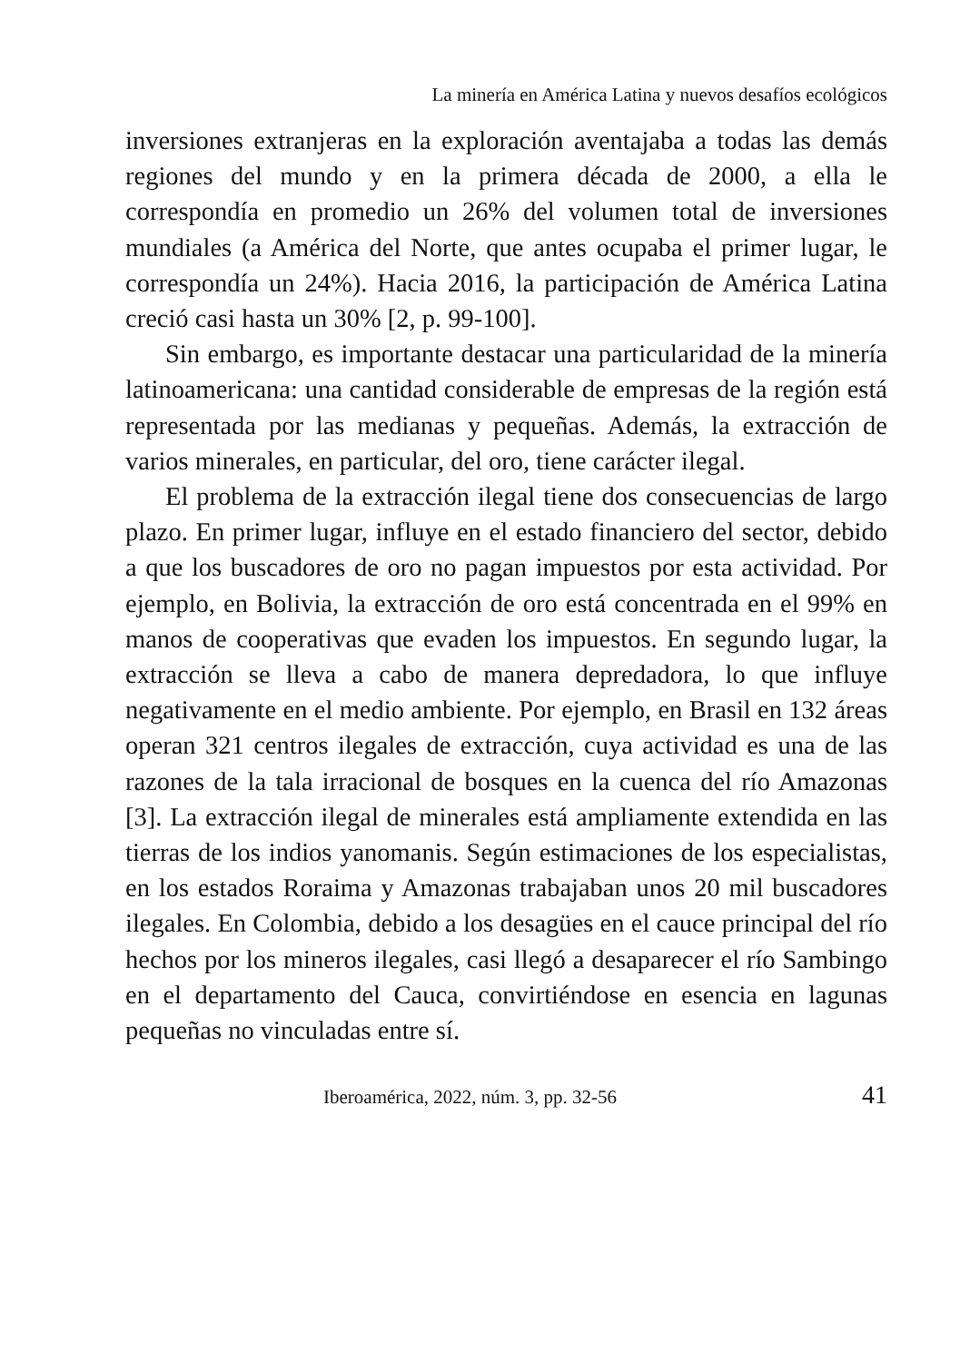La minería en América Latina y nuevos desafíos ecológicos
inversiones extranjeras en la exploración aventajaba a todas las demás regiones del mundo y en la primera década de 2000, a ella le correspondía en promedio un 26% del volumen total de inversiones mundiales (a América del Norte, que antes ocupaba el primer lugar, le correspondía un 24%). Hacia 2016, la participación de América Latina creció casi hasta un 30% [2, p. 99-100].
Sin embargo, es importante destacar una particularidad de la minería latinoamericana: una cantidad considerable de empresas de la región está representada por las medianas y pequeñas. Además, la extracción de varios minerales, en particular, del oro, tiene carácter ilegal.
El problema de la extracción ilegal tiene dos consecuencias de largo plazo. En primer lugar, influye en el estado financiero del sector, debido a que los buscadores de oro no pagan impuestos por esta actividad. Por ejemplo, en Bolivia, la extracción de oro está concentrada en el 99% en manos de cooperativas que evaden los impuestos. En segundo lugar, la extracción se lleva a cabo de manera depredadora, lo que influye negativamente en el medio ambiente. Por ejemplo, en Brasil en 132 áreas operan 321 centros ilegales de extracción, cuya actividad es una de las razones de la tala irracional de bosques en la cuenca del río Amazonas [3]. La extracción ilegal de minerales está ampliamente extendida en las tierras de los indios yanomanis. Según estimaciones de los especialistas, en los estados Roraima y Amazonas trabajaban unos 20 mil buscadores ilegales. En Colombia, debido a los desagües en el cauce principal del río hechos por los mineros ilegales, casi llegó a desaparecer el río Sambingo en el departamento del Cauca, convirtiéndose en esencia en lagunas pequeñas no vinculadas entre sí.
Iberoamérica, 2022, núm. 3, pp. 32-56 41